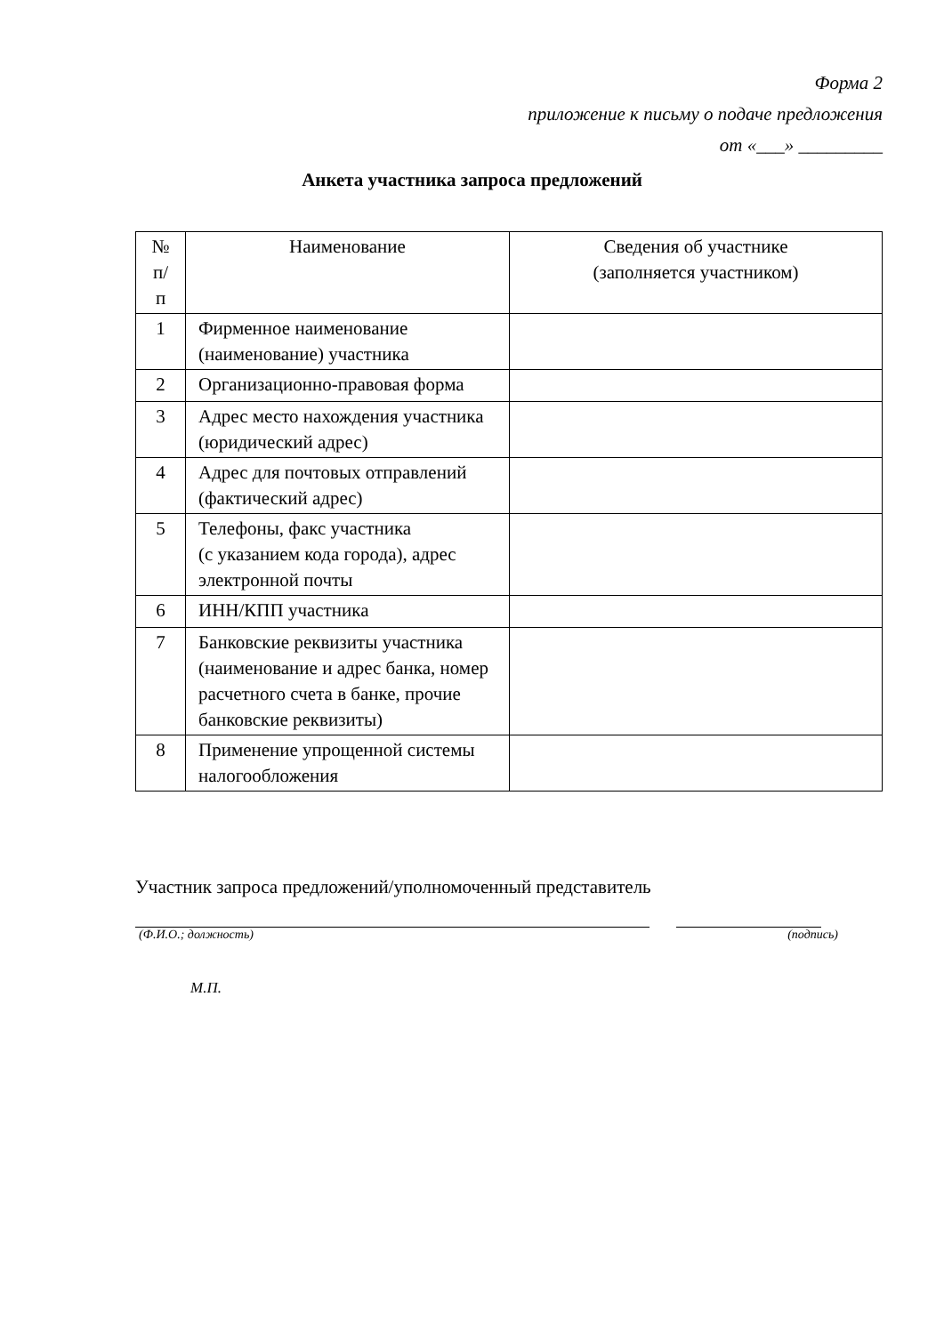Форма 2
приложение к письму о подаче предложения
от «___» _________
Анкета участника запроса предложений
| № п/п | Наименование | Сведения об участнике (заполняется участником) |
| --- | --- | --- |
| 1 | Фирменное наименование (наименование) участника | |
| 2 | Организационно-правовая форма | |
| 3 | Адрес место нахождения участника (юридический адрес) | |
| 4 | Адрес для почтовых отправлений (фактический адрес) | |
| 5 | Телефоны, факс участника (с указанием кода города), адрес электронной почты | |
| 6 | ИНН/КПП участника | |
| 7 | Банковские реквизиты участника (наименование и адрес банка, номер расчетного счета в банке, прочие банковские реквизиты) | |
| 8 | Применение упрощенной системы налогообложения | |
Участник запроса предложений/уполномоченный представитель
(Ф.И.О.; должность) (подпись)
М.П.